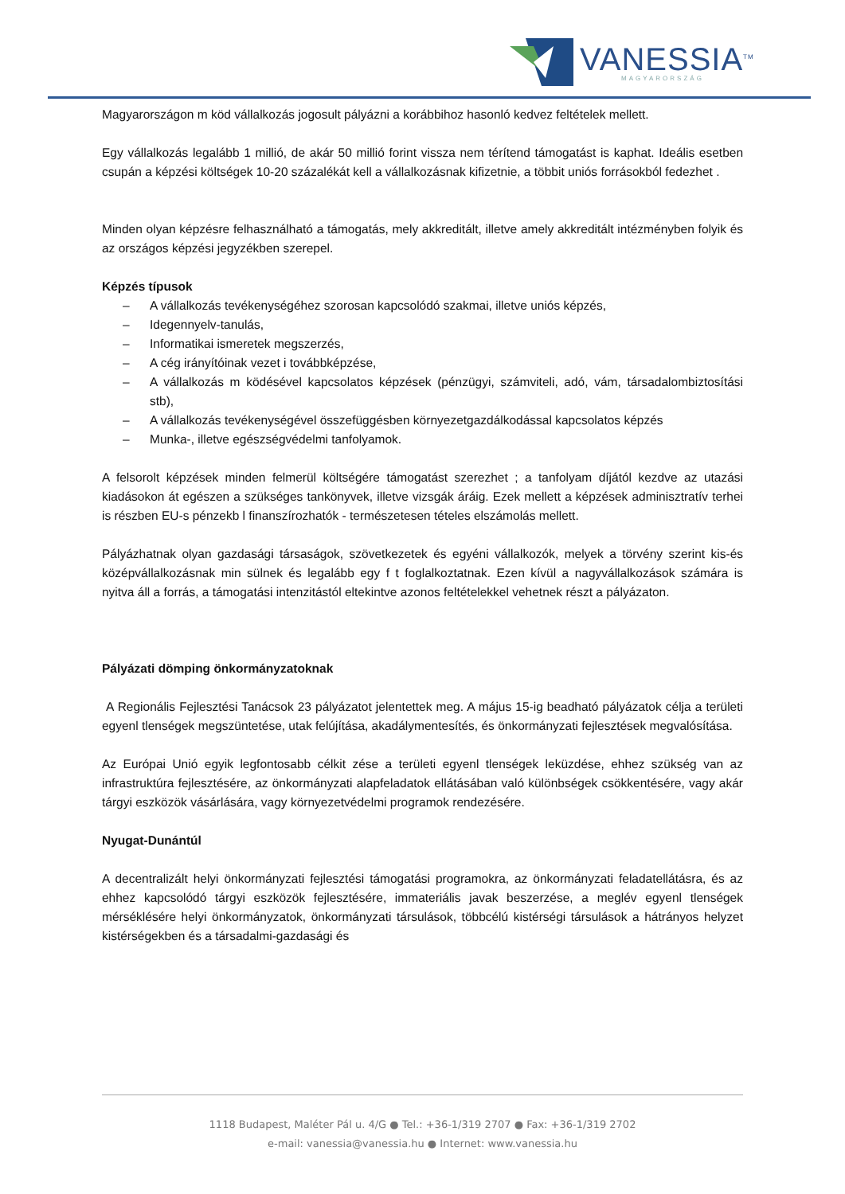VANESSIA<sup>TM</sup>
MAGYARORSZÁG
Magyarországon m köd vállalkozás jogosult pályázni a korábbihoz hasonló kedvez feltételek mellett.
Egy vállalkozás legalább 1 millió, de akár 50 millió forint vissza nem térítend támogatást is kaphat. Ideális esetben csupán a képzési költségek 10-20 százalékát kell a vállalkozásnak kifizetnie, a többit uniós forrásokból fedezhet .
Minden olyan képzésre felhasználható a támogatás, mely akkreditált, illetve amely akkreditált intézményben folyik és az országos képzési jegyzékben szerepel.
Képzés típusok
– A vállalkozás tevékenységéhez szorosan kapcsolódó szakmai, illetve uniós képzés,
– Idegennyelv-tanulás,
– Informatikai ismeretek megszerzés,
– A cég irányítóinak vezet i továbbképzése,
– A vállalkozás m ködésével kapcsolatos képzések (pénzügyi, számviteli, adó, vám, társadalombiztosítási stb),
– A vállalkozás tevékenységével összefüggésben környezetgazdálkodással kapcsolatos képzés
– Munka-, illetve egészségvédelmi tanfolyamok.
A felsorolt képzések minden felmerül költségére támogatást szerezhet ; a tanfolyam díjától kezdve az utazási kiadásokon át egészen a szükséges tankönyvek, illetve vizsgák áráig. Ezek mellett a képzések adminisztratív terhei is részben EU-s pénzekb l finanszírozhatók - természetesen tételes elszámolás mellett.
Pályázhatnak olyan gazdasági társaságok, szövetkezetek és egyéni vállalkozók, melyek a törvény szerint kis-és középvállalkozásnak min sülnek és legalább egy f t foglalkoztatnak. Ezen kívül a nagyvállalkozások számára is nyitva áll a forrás, a támogatási intenzitástól eltekintve azonos feltételekkel vehetnek részt a pályázaton.
Pályázati dömping önkormányzatoknak
A Regionális Fejlesztési Tanácsok 23 pályázatot jelentettek meg. A május 15-ig beadható pályázatok célja a területi egyenl tlenségek megszüntetése, utak felújítása, akadálymentesítés, és önkormányzati fejlesztések megvalósítása.
Az Európai Unió egyik legfontosabb célkit zése a területi egyenl tlenségek leküzdése, ehhez szükség van az infrastruktúra fejlesztésére, az önkormányzati alapfeladatok ellátásában való különbségek csökkentésére, vagy akár tárgyi eszközök vásárlására, vagy környezetvédelmi programok rendezésére.
Nyugat-Dunántúl
A decentralizált helyi önkormányzati fejlesztési támogatási programokra, az önkormányzati feladatellátásra, és az ehhez kapcsolódó tárgyi eszközök fejlesztésére, immateriális javak beszerzése, a meglév egyenl tlenségek mérséklésére helyi önkormányzatok, önkormányzati társulások, többcélú kistérségi társulások a hátrányos helyzet kistérségekben és a társadalmi-gazdasági és
1118 Budapest, Maléter Pál u. 4/G ● Tel.: +36-1/319 2707 ● Fax: +36-1/319 2702
e-mail: vanessia@vanessia.hu ● Internet: www.vanessia.hu